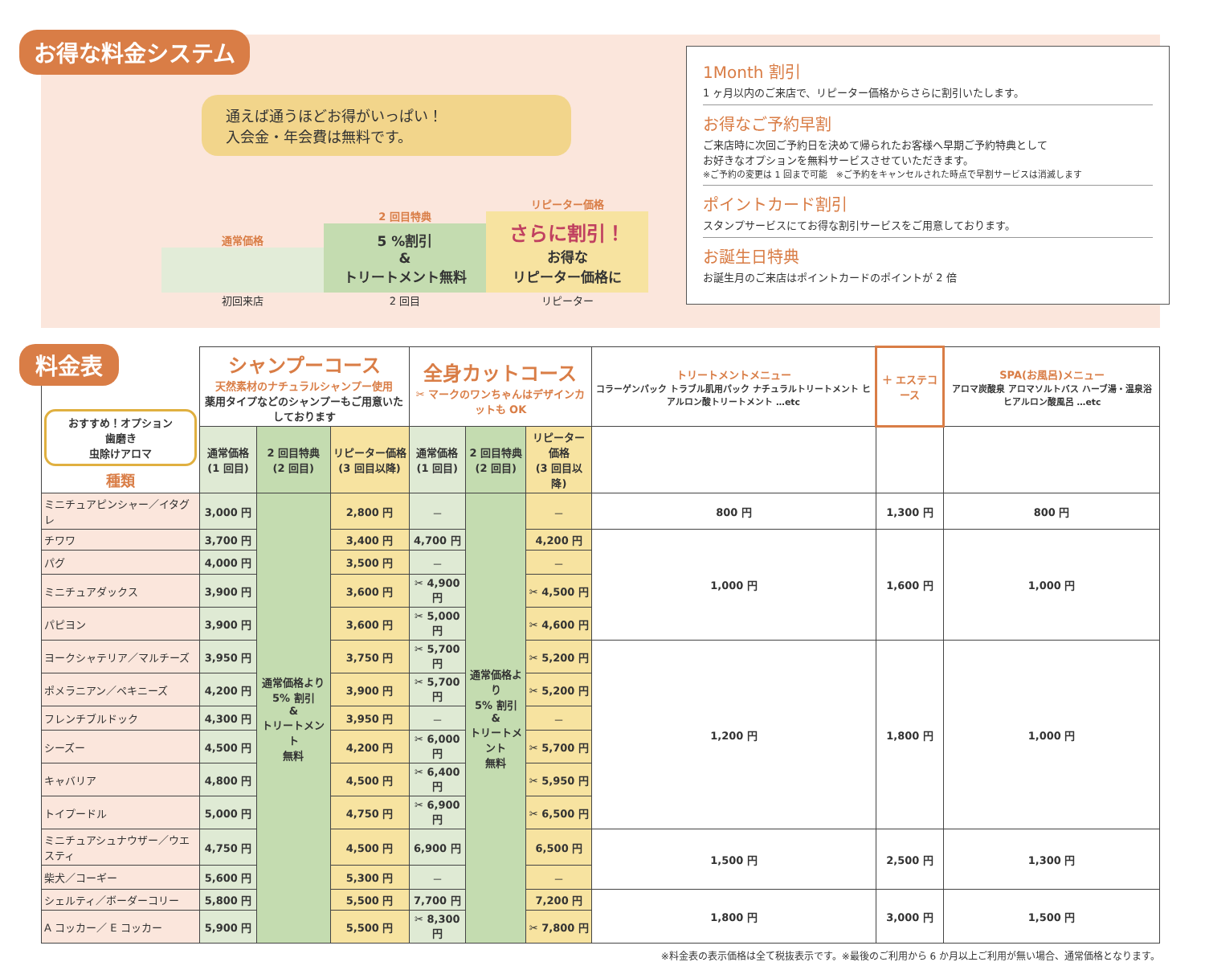お得な料金システム
通えば通うほどお得がいっぱい！
入会金・年会費は無料です。
通常価格 初回来店
2 回目特典
5 %割引
&
トリートメント無料
2 回目
リピーター価格
さらに割引！
お得な
リピーター価格に
リピーター
1Month 割引
1 ヶ月以内のご来店で、リピーター価格からさらに割引いたします。
お得なご予約早割
ご来店時に次回ご予約日を決めて帰られたお客様へ早期ご予約特典として
お好きなオプションを無料サービスさせていただきます。
※ご予約の変更は 1 回まで可能　※ご予約をキャンセルされた時点で早割サービスは消滅します
ポイントカード割引
スタンプサービスにてお得な割引サービスをご用意しております。
お誕生日特典
お誕生月のご来店はポイントカードのポイントが 2 倍
料金表
| おすすめ！オプション 歯磨き 虫除けアロマ 種類 | シャンプーコース 天然素材のナチュラルシャンプー使用 薬用タイプなどのシャンプーもご用意いたしております | | | 全身カットコース ✂ マークのワンちゃんはデザインカットも OK | | | トリートメントメニュー コラーゲンパック トラブル肌用パック ナチュラルトリートメント ヒアルロン酸トリートメント …etc | ＋ エステコース | SPA(お風呂)メニュー アロマ炭酸泉 アロマソルトバス ハーブ湯・温泉浴 ヒアルロン酸風呂 …etc |
| --- | --- | --- | --- | --- | --- | --- | --- | --- | --- |
| | 通常価格 (1 回目) | 2 回目特典 (2 回目) | リピーター価格 (3 回目以降) | 通常価格 (1 回目) | 2 回目特典 (2 回目) | リピーター価格 (3 回目以降) | | | |
| ミニチュアピンシャー／イタグレ | 3,000 円 | 通常価格より 5% 割引 & トリートメント 無料 | 2,800 円 | － | 通常価格より 5% 割引 & トリートメント 無料 | － | 800 円 | 1,300 円 | 800 円 |
| チワワ | 3,700 円 | | 3,400 円 | 4,700 円 | | 4,200 円 | 1,000 円 | 1,600 円 | 1,000 円 |
| パグ | 4,000 円 | | 3,500 円 | － | | － | | | |
| ミニチュアダックス | 3,900 円 | | 3,600 円 | ✂ 4,900 円 | | ✂ 4,500 円 | | | |
| パピヨン | 3,900 円 | | 3,600 円 | ✂ 5,000 円 | | ✂ 4,600 円 | | | |
| ヨークシャテリア／マルチーズ | 3,950 円 | | 3,750 円 | ✂ 5,700 円 | | ✂ 5,200 円 | 1,200 円 | 1,800 円 | 1,000 円 |
| ポメラニアン／ペキニーズ | 4,200 円 | | 3,900 円 | ✂ 5,700 円 | | ✂ 5,200 円 | | | |
| フレンチブルドック | 4,300 円 | | 3,950 円 | － | | － | | | |
| シーズー | 4,500 円 | | 4,200 円 | ✂ 6,000 円 | | ✂ 5,700 円 | | | |
| キャバリア | 4,800 円 | | 4,500 円 | ✂ 6,400 円 | | ✂ 5,950 円 | | | |
| トイプードル | 5,000 円 | | 4,750 円 | ✂ 6,900 円 | | ✂ 6,500 円 | | | |
| ミニチュアシュナウザー／ウエスティ | 4,750 円 | | 4,500 円 | 6,900 円 | | 6,500 円 | 1,500 円 | 2,500 円 | 1,300 円 |
| 柴犬／コーギー | 5,600 円 | | 5,300 円 | － | | － | | | |
| シェルティ／ボーダーコリー | 5,800 円 | | 5,500 円 | 7,700 円 | | 7,200 円 | 1,800 円 | 3,000 円 | 1,500 円 |
| A コッカー／ E コッカー | 5,900 円 | | 5,500 円 | ✂ 8,300 円 | | ✂ 7,800 円 | | | |
※料金表の表示価格は全て税抜表示です。※最後のご利用から 6 か月以上ご利用が無い場合、通常価格となります。